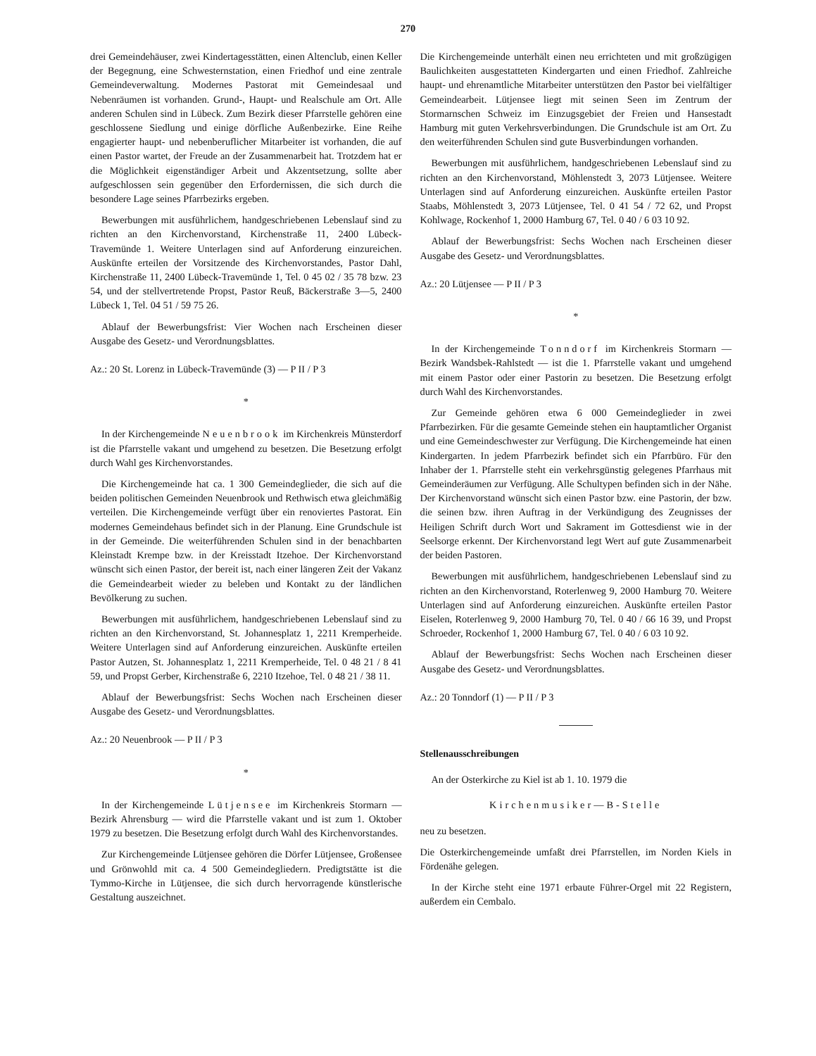270
drei Gemeindehäuser, zwei Kindertagesstätten, einen Altenclub, einen Keller der Begegnung, eine Schwesternstation, einen Friedhof und eine zentrale Gemeindeverwaltung. Modernes Pastorat mit Gemeindesaal und Nebenräumen ist vorhanden. Grund-, Haupt- und Realschule am Ort. Alle anderen Schulen sind in Lübeck. Zum Bezirk dieser Pfarrstelle gehören eine geschlossene Siedlung und einige dörfliche Außenbezirke. Eine Reihe engagierter haupt- und nebenberuflicher Mitarbeiter ist vorhanden, die auf einen Pastor wartet, der Freude an der Zusammenarbeit hat. Trotzdem hat er die Möglichkeit eigenständiger Arbeit und Akzentsetzung, sollte aber aufgeschlossen sein gegenüber den Erfordernissen, die sich durch die besondere Lage seines Pfarrbezirks ergeben.
Bewerbungen mit ausführlichem, handgeschriebenen Lebenslauf sind zu richten an den Kirchenvorstand, Kirchenstraße 11, 2400 Lübeck-Travemünde 1. Weitere Unterlagen sind auf Anforderung einzureichen. Auskünfte erteilen der Vorsitzende des Kirchenvorstandes, Pastor Dahl, Kirchenstraße 11, 2400 Lübeck-Travemünde 1, Tel. 0 45 02 / 35 78 bzw. 23 54, und der stellvertretende Propst, Pastor Reuß, Bäckerstraße 3—5, 2400 Lübeck 1, Tel. 04 51 / 59 75 26.
Ablauf der Bewerbungsfrist: Vier Wochen nach Erscheinen dieser Ausgabe des Gesetz- und Verordnungsblattes.
Az.: 20 St. Lorenz in Lübeck-Travemünde (3) — P II / P 3
*
In der Kirchengemeinde Neuenbrook im Kirchenkreis Münsterdorf ist die Pfarrstelle vakant und umgehend zu besetzen. Die Besetzung erfolgt durch Wahl ges Kirchenvorstandes.
Die Kirchengemeinde hat ca. 1 300 Gemeindeglieder, die sich auf die beiden politischen Gemeinden Neuenbrook und Rethwisch etwa gleichmäßig verteilen. Die Kirchengemeinde verfügt über ein renoviertes Pastorat. Ein modernes Gemeindehaus befindet sich in der Planung. Eine Grundschule ist in der Gemeinde. Die weiterführenden Schulen sind in der benachbarten Kleinstadt Krempe bzw. in der Kreisstadt Itzehoe. Der Kirchenvorstand wünscht sich einen Pastor, der bereit ist, nach einer längeren Zeit der Vakanz die Gemeindearbeit wieder zu beleben und Kontakt zu der ländlichen Bevölkerung zu suchen.
Bewerbungen mit ausführlichem, handgeschriebenen Lebenslauf sind zu richten an den Kirchenvorstand, St. Johannesplatz 1, 2211 Kremperheide. Weitere Unterlagen sind auf Anforderung einzureichen. Auskünfte erteilen Pastor Autzen, St. Johannesplatz 1, 2211 Kremperheide, Tel. 0 48 21 / 8 41 59, und Propst Gerber, Kirchenstraße 6, 2210 Itzehoe, Tel. 0 48 21 / 38 11.
Ablauf der Bewerbungsfrist: Sechs Wochen nach Erscheinen dieser Ausgabe des Gesetz- und Verordnungsblattes.
Az.: 20 Neuenbrook — P II / P 3
*
In der Kirchengemeinde Lütjensee im Kirchenkreis Stormarn — Bezirk Ahrensburg — wird die Pfarrstelle vakant und ist zum 1. Oktober 1979 zu besetzen. Die Besetzung erfolgt durch Wahl des Kirchenvorstandes.
Zur Kirchengemeinde Lütjensee gehören die Dörfer Lütjensee, Großensee und Grönwohld mit ca. 4 500 Gemeindegliedern. Predigtstätte ist die Tymmo-Kirche in Lütjensee, die sich durch hervorragende künstlerische Gestaltung auszeichnet.
Die Kirchengemeinde unterhält einen neu errichteten und mit großzügigen Baulichkeiten ausgestatteten Kindergarten und einen Friedhof. Zahlreiche haupt- und ehrenamtliche Mitarbeiter unterstützen den Pastor bei vielfältiger Gemeindearbeit. Lütjensee liegt mit seinen Seen im Zentrum der Stormarnschen Schweiz im Einzugsgebiet der Freien und Hansestadt Hamburg mit guten Verkehrsverbindungen. Die Grundschule ist am Ort. Zu den weiterführenden Schulen sind gute Busverbindungen vorhanden.
Bewerbungen mit ausführlichem, handgeschriebenen Lebenslauf sind zu richten an den Kirchenvorstand, Möhlenstedt 3, 2073 Lütjensee. Weitere Unterlagen sind auf Anforderung einzureichen. Auskünfte erteilen Pastor Staabs, Möhlenstedt 3, 2073 Lütjensee, Tel. 0 41 54 / 72 62, und Propst Kohlwage, Rockenhof 1, 2000 Hamburg 67, Tel. 0 40 / 6 03 10 92.
Ablauf der Bewerbungsfrist: Sechs Wochen nach Erscheinen dieser Ausgabe des Gesetz- und Verordnungsblattes.
Az.: 20 Lütjensee — P II / P 3
*
In der Kirchengemeinde Tonndorf im Kirchenkreis Stormarn — Bezirk Wandsbek-Rahlstedt — ist die 1. Pfarrstelle vakant und umgehend mit einem Pastor oder einer Pastorin zu besetzen. Die Besetzung erfolgt durch Wahl des Kirchenvorstandes.
Zur Gemeinde gehören etwa 6 000 Gemeindeglieder in zwei Pfarrbezirken. Für die gesamte Gemeinde stehen ein hauptamtlicher Organist und eine Gemeindeschwester zur Verfügung. Die Kirchengemeinde hat einen Kindergarten. In jedem Pfarrbezirk befindet sich ein Pfarrbüro. Für den Inhaber der 1. Pfarrstelle steht ein verkehrsgünstig gelegenes Pfarrhaus mit Gemeinderäumen zur Verfügung. Alle Schultypen befinden sich in der Nähe. Der Kirchenvorstand wünscht sich einen Pastor bzw. eine Pastorin, der bzw. die seinen bzw. ihren Auftrag in der Verkündigung des Zeugnisses der Heiligen Schrift durch Wort und Sakrament im Gottesdienst wie in der Seelsorge erkennt. Der Kirchenvorstand legt Wert auf gute Zusammenarbeit der beiden Pastoren.
Bewerbungen mit ausführlichem, handgeschriebenen Lebenslauf sind zu richten an den Kirchenvorstand, Roterlenweg 9, 2000 Hamburg 70. Weitere Unterlagen sind auf Anforderung einzureichen. Auskünfte erteilen Pastor Eiselen, Roterlenweg 9, 2000 Hamburg 70, Tel. 0 40 / 66 16 39, und Propst Schroeder, Rockenhof 1, 2000 Hamburg 67, Tel. 0 40 / 6 03 10 92.
Ablauf der Bewerbungsfrist: Sechs Wochen nach Erscheinen dieser Ausgabe des Gesetz- und Verordnungsblattes.
Az.: 20 Tonndorf (1) — P II / P 3
Stellenausschreibungen
An der Osterkirche zu Kiel ist ab 1. 10. 1979 die
Kirchenmusiker—B-Stelle
neu zu besetzen.
Die Osterkirchengemeinde umfaßt drei Pfarrstellen, im Norden Kiels in Fördenähe gelegen.
In der Kirche steht eine 1971 erbaute Führer-Orgel mit 22 Registern, außerdem ein Cembalo.